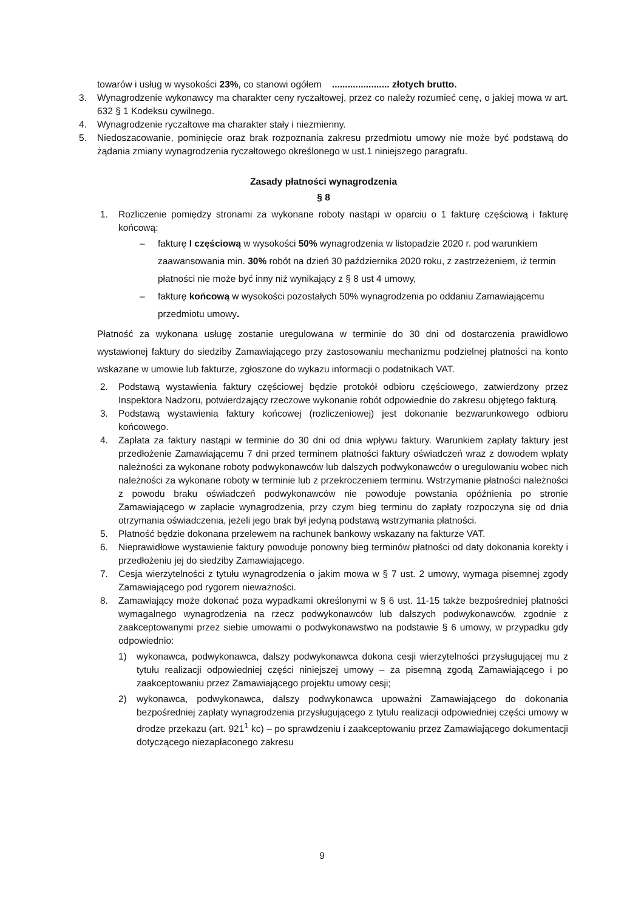towarów i usług w wysokości 23%, co stanowi ogółem ...................... złotych brutto.
3. Wynagrodzenie wykonawcy ma charakter ceny ryczałtowej, przez co należy rozumieć cenę, o jakiej mowa w art. 632 § 1 Kodeksu cywilnego.
4. Wynagrodzenie ryczałtowe ma charakter stały i niezmienny.
5. Niedoszacowanie, pominięcie oraz brak rozpoznania zakresu przedmiotu umowy nie może być podstawą do żądania zmiany wynagrodzenia ryczałtowego określonego w ust.1 niniejszego paragrafu.
Zasady płatności wynagrodzenia
§ 8
1. Rozliczenie pomiędzy stronami za wykonane roboty nastąpi w oparciu o 1 fakturę częściową i fakturę końcową:
– fakturę I częściową w wysokości 50% wynagrodzenia w listopadzie 2020 r. pod warunkiem zaawansowania min. 30% robót na dzień 30 października 2020 roku, z zastrzeżeniem, iż termin płatności nie może być inny niż wynikający z § 8 ust 4 umowy,
– fakturę końcową w wysokości pozostałych 50% wynagrodzenia po oddaniu Zamawiającemu przedmiotu umowy.
Płatność za wykonana usługę zostanie uregulowana w terminie do 30 dni od dostarczenia prawidłowo wystawionej faktury do siedziby Zamawiającego przy zastosowaniu mechanizmu podzielnej płatności na konto wskazane w umowie lub fakturze, zgłoszone do wykazu informacji o podatnikach VAT.
2. Podstawą wystawienia faktury częściowej będzie protokół odbioru częściowego, zatwierdzony przez Inspektora Nadzoru, potwierdzający rzeczowe wykonanie robót odpowiednie do zakresu objętego fakturą.
3. Podstawą wystawienia faktury końcowej (rozliczeniowej) jest dokonanie bezwarunkowego odbioru końcowego.
4. Zapłata za faktury nastąpi w terminie do 30 dni od dnia wpływu faktury. Warunkiem zapłaty faktury jest przedłożenie Zamawiającemu 7 dni przed terminem płatności faktury oświadczeń wraz z dowodem wpłaty należności za wykonane roboty podwykonawców lub dalszych podwykonawców o uregulowaniu wobec nich należności za wykonane roboty w terminie lub z przekroczeniem terminu. Wstrzymanie płatności należności z powodu braku oświadczeń podwykonawców nie powoduje powstania opóźnienia po stronie Zamawiającego w zapłacie wynagrodzenia, przy czym bieg terminu do zapłaty rozpoczyna się od dnia otrzymania oświadczenia, jeżeli jego brak był jedyną podstawą wstrzymania płatności.
5. Płatność będzie dokonana przelewem na rachunek bankowy wskazany na fakturze VAT.
6. Nieprawidłowe wystawienie faktury powoduje ponowny bieg terminów płatności od daty dokonania korekty i przedłożeniu jej do siedziby Zamawiającego.
7. Cesja wierzytelności z tytułu wynagrodzenia o jakim mowa w § 7 ust. 2 umowy, wymaga pisemnej zgody Zamawiającego pod rygorem nieważności.
8. Zamawiający może dokonać poza wypadkami określonymi w § 6 ust. 11-15 także bezpośredniej płatności wymagalnego wynagrodzenia na rzecz podwykonawców lub dalszych podwykonawców, zgodnie z zaakceptowanymi przez siebie umowami o podwykonawstwo na podstawie § 6 umowy, w przypadku gdy odpowiednio:
1) wykonawca, podwykonawca, dalszy podwykonawca dokona cesji wierzytelności przysługującej mu z tytułu realizacji odpowiedniej części niniejszej umowy – za pisemną zgodą Zamawiającego i po zaakceptowaniu przez Zamawiającego projektu umowy cesji;
2) wykonawca, podwykonawca, dalszy podwykonawca upoważni Zamawiającego do dokonania bezpośredniej zapłaty wynagrodzenia przysługującego z tytułu realizacji odpowiedniej części umowy w drodze przekazu (art. 921<sup>1</sup> kc) – po sprawdzeniu i zaakceptowaniu przez Zamawiającego dokumentacji dotyczącego niezapłaconego zakresu
9